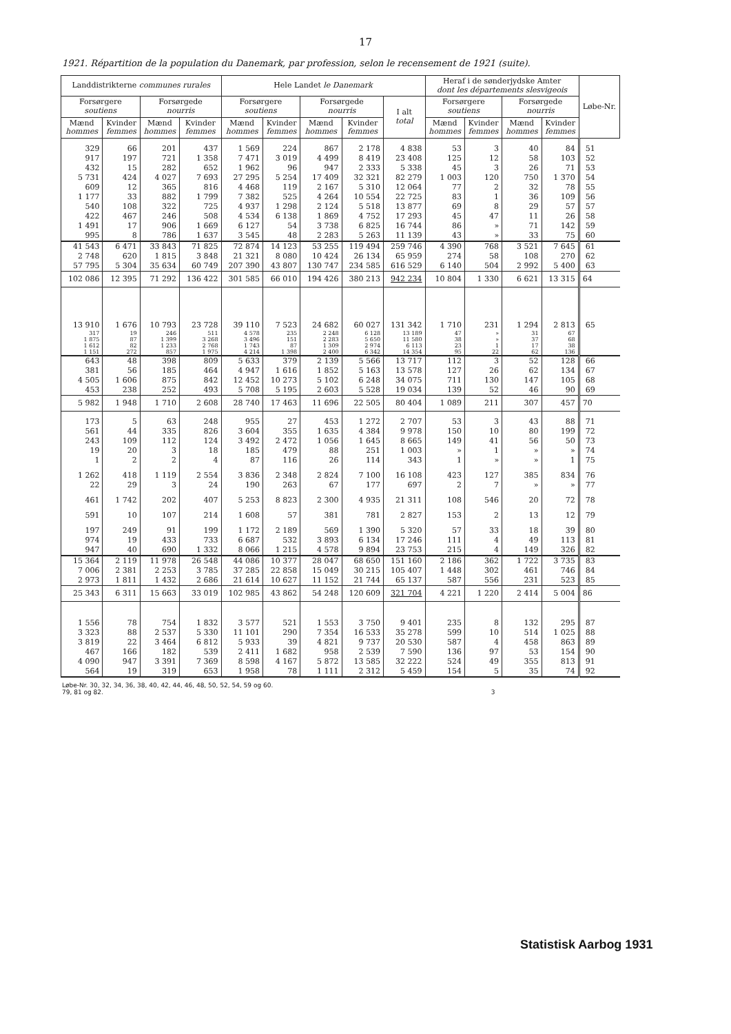17
1921. Répartition de la population du Danemark, par profession, selon le recensement de 1921 (suite).
| Landdistrikterne communes rurales | | | | Hele Landet le Danemark | | | | | Heraf i de sønderjydske Amter dont les départements slesvigeois | | | | Løbe-Nr. |
| --- | --- | --- | --- | --- | --- | --- | --- | --- | --- | --- | --- | --- | --- |
| Forsørgere soutiens | | Forsørgede nourris | | Forsørgere soutiens | | Forsørgede nourris | | I alt total | Forsørgere soutiens | | Forsørgede nourris | | |
| Mænd hommes | Kvinder femmes | Mænd hommes | Kvinder femmes | Mænd hommes | Kvinder femmes | Mænd hommes | Kvinder femmes | | Mænd hommes | Kvinder femmes | Mænd hommes | Kvinder femmes | |
| 329 | 66 | 201 | 437 | 1 569 | 224 | 867 | 2 178 | 4 838 | 53 | 3 | 40 | 84 | 51 |
| 917 | 197 | 721 | 1 358 | 7 471 | 3 019 | 4 499 | 8 419 | 23 408 | 125 | 12 | 58 | 103 | 52 |
| 432 | 15 | 282 | 652 | 1 962 | 96 | 947 | 2 333 | 5 338 | 45 | 3 | 26 | 71 | 53 |
| 5 731 | 424 | 4 027 | 7 693 | 27 295 | 5 254 | 17 409 | 32 321 | 82 279 | 1 003 | 120 | 750 | 1 370 | 54 |
| 609 | 12 | 365 | 816 | 4 468 | 119 | 2 167 | 5 310 | 12 064 | 77 | 2 | 32 | 78 | 55 |
| 1 177 | 33 | 882 | 1 799 | 7 382 | 525 | 4 264 | 10 554 | 22 725 | 83 | 1 | 36 | 109 | 56 |
| 540 | 108 | 322 | 725 | 4 937 | 1 298 | 2 124 | 5 518 | 13 877 | 69 | 8 | 29 | 57 | 57 |
| 422 | 467 | 246 | 508 | 4 534 | 6 138 | 1 869 | 4 752 | 17 293 | 45 | 47 | 11 | 26 | 58 |
| 1 491 | 17 | 906 | 1 669 | 6 127 | 54 | 3 738 | 6 825 | 16 744 | 86 | » | 71 | 142 | 59 |
| 995 | 8 | 786 | 1 637 | 3 545 | 48 | 2 283 | 5 263 | 11 139 | 43 | » | 33 | 75 | 60 |
| 41 543 | 6 471 | 33 843 | 71 825 | 72 874 | 14 123 | 53 255 | 119 494 | 259 746 | 4 390 | 768 | 3 521 | 7 645 | 61 |
| 2 748 | 620 | 1 815 | 3 848 | 21 321 | 8 080 | 10 424 | 26 134 | 65 959 | 274 | 58 | 108 | 270 | 62 |
| 57 795 | 5 304 | 35 634 | 60 749 | 207 390 | 43 807 | 130 747 | 234 585 | 616 529 | 6 140 | 504 | 2 992 | 5 400 | 63 |
| 102 086 | 12 395 | 71 292 | 136 422 | 301 585 | 66 010 | 194 426 | 380 213 | 942 234 | 10 804 | 1 330 | 6 621 | 13 315 | 64 |
| 13 910 | 1 676 | 10 793 | 23 728 | 39 110 | 7 523 | 24 682 | 60 027 | 131 342 | 1 710 | 231 | 1 294 | 2 813 | 65 |
| 317 | 19 | 246 | 511 | 4 578 | 235 | 2 248 | 6 128 | 13 189 | 47 | » | 31 | 67 | |
| 1 875 | 87 | 1 399 | 3 268 | 3 496 | 151 | 2 283 | 5 650 | 11 580 | 38 | » | 37 | 68 | |
| 1 612 | 82 | 1 233 | 2 768 | 1 743 | 87 | 1 309 | 2 974 | 6 113 | 23 | 1 | 17 | 38 | |
| 1 151 | 272 | 857 | 1 975 | 4 214 | 1 398 | 2 400 | 6 342 | 14 354 | 95 | 22 | 62 | 136 | |
| 643 | 48 | 398 | 809 | 5 633 | 379 | 2 139 | 5 566 | 13 717 | 112 | 3 | 52 | 128 | 66 |
| 381 | 56 | 185 | 464 | 4 947 | 1 616 | 1 852 | 5 163 | 13 578 | 127 | 26 | 62 | 134 | 67 |
| 4 505 | 1 606 | 875 | 842 | 12 452 | 10 273 | 5 102 | 6 248 | 34 075 | 711 | 130 | 147 | 105 | 68 |
| 453 | 238 | 252 | 493 | 5 708 | 5 195 | 2 603 | 5 528 | 19 034 | 139 | 52 | 46 | 90 | 69 |
| 5 982 | 1 948 | 1 710 | 2 608 | 28 740 | 17 463 | 11 696 | 22 505 | 80 404 | 1 089 | 211 | 307 | 457 | 70 |
| 173 | 5 | 63 | 248 | 955 | 27 | 453 | 1 272 | 2 707 | 53 | 3 | 43 | 88 | 71 |
| 561 | 44 | 335 | 826 | 3 604 | 355 | 1 635 | 4 384 | 9 978 | 150 | 10 | 80 | 199 | 72 |
| 243 | 109 | 112 | 124 | 3 492 | 2 472 | 1 056 | 1 645 | 8 665 | 149 | 41 | 56 | 50 | 73 |
| 19 | 20 | 3 | 18 | 185 | 479 | 88 | 251 | 1 003 | » | 1 | » | » | 74 |
| 1 | 2 | 2 | 4 | 87 | 116 | 26 | 114 | 343 | 1 | » | » | 1 | 75 |
| 1 262 | 418 | 1 119 | 2 554 | 3 836 | 2 348 | 2 824 | 7 100 | 16 108 | 423 | 127 | 385 | 834 | 76 |
| 22 | 29 | 3 | 24 | 190 | 263 | 67 | 177 | 697 | 2 | 7 | » | » | 77 |
| 461 | 1 742 | 202 | 407 | 5 253 | 8 823 | 2 300 | 4 935 | 21 311 | 108 | 546 | 20 | 72 | 78 |
| 591 | 10 | 107 | 214 | 1 608 | 57 | 381 | 781 | 2 827 | 153 | 2 | 13 | 12 | 79 |
| 197 | 249 | 91 | 199 | 1 172 | 2 189 | 569 | 1 390 | 5 320 | 57 | 33 | 18 | 39 | 80 |
| 974 | 19 | 433 | 733 | 6 687 | 532 | 3 893 | 6 134 | 17 246 | 111 | 4 | 49 | 113 | 81 |
| 947 | 40 | 690 | 1 332 | 8 066 | 1 215 | 4 578 | 9 894 | 23 753 | 215 | 4 | 149 | 326 | 82 |
| 15 364 | 2 119 | 11 978 | 26 548 | 44 086 | 10 377 | 28 047 | 68 650 | 151 160 | 2 186 | 362 | 1 722 | 3 735 | 83 |
| 7 006 | 2 381 | 2 253 | 3 785 | 37 285 | 22 858 | 15 049 | 30 215 | 105 407 | 1 448 | 302 | 461 | 746 | 84 |
| 2 973 | 1 811 | 1 432 | 2 686 | 21 614 | 10 627 | 11 152 | 21 744 | 65 137 | 587 | 556 | 231 | 523 | 85 |
| 25 343 | 6 311 | 15 663 | 33 019 | 102 985 | 43 862 | 54 248 | 120 609 | 321 704 | 4 221 | 1 220 | 2 414 | 5 004 | 86 |
| 1 556 | 78 | 754 | 1 832 | 3 577 | 521 | 1 553 | 3 750 | 9 401 | 235 | 8 | 132 | 295 | 87 |
| 3 323 | 88 | 2 537 | 5 330 | 11 101 | 290 | 7 354 | 16 533 | 35 278 | 599 | 10 | 514 | 1 025 | 88 |
| 3 819 | 22 | 3 464 | 6 812 | 5 933 | 39 | 4 821 | 9 737 | 20 530 | 587 | 4 | 458 | 863 | 89 |
| 467 | 166 | 182 | 539 | 2 411 | 1 682 | 958 | 2 539 | 7 590 | 136 | 97 | 53 | 154 | 90 |
| 4 090 | 947 | 3 391 | 7 369 | 8 598 | 4 167 | 5 872 | 13 585 | 32 222 | 524 | 49 | 355 | 813 | 91 |
| 564 | 19 | 319 | 653 | 1 958 | 78 | 1 111 | 2 312 | 5 459 | 154 | 5 | 35 | 74 | 92 |
Løbe-Nr. 30, 32, 34, 36, 38, 40, 42, 44, 46, 48, 50, 52, 54, 59 og 60.
79, 81 og 82. 3
Statistisk Aarbog 1931